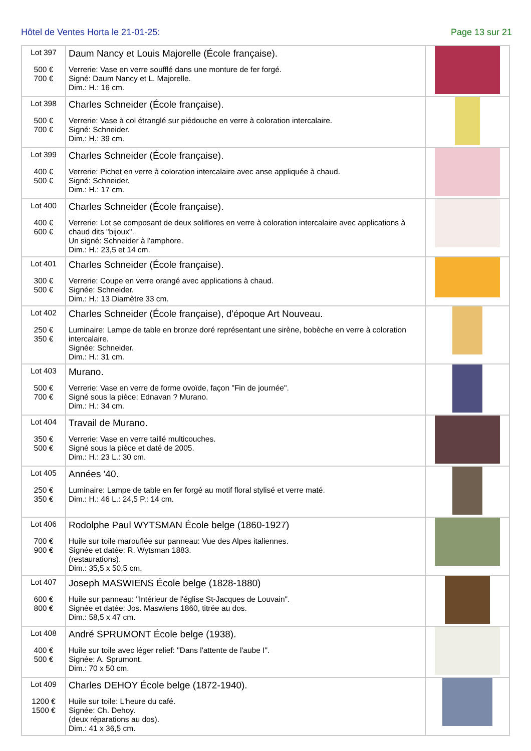Hôtel de Ventes Horta le 21-01-25: Page 13 sur 21
| Lot 397 500 € 700 € | Daum Nancy et Louis Majorelle (École française). Verrerie: Vase en verre soufflé dans une monture de fer forgé. Signé: Daum Nancy et L. Majorelle. Dim.: H.: 16 cm. | |
| Lot 398 500 € 700 € | Charles Schneider (École française). Verrerie: Vase à col étranglé sur piédouche en verre à coloration intercalaire. Signé: Schneider. Dim.: H.: 39 cm. | |
| Lot 399 400 € 500 € | Charles Schneider (École française). Verrerie: Pichet en verre à coloration intercalaire avec anse appliquée à chaud. Signé: Schneider. Dim.: H.: 17 cm. | |
| Lot 400 400 € 600 € | Charles Schneider (École française). Verrerie: Lot se composant de deux soliflores en verre à coloration intercalaire avec applications à chaud dits "bijoux". Un signé: Schneider à l'amphore. Dim.: H.: 23,5 et 14 cm. | |
| Lot 401 300 € 500 € | Charles Schneider (École française). Verrerie: Coupe en verre orangé avec applications à chaud. Signée: Schneider. Dim.: H.: 13 Diamètre 33 cm. | |
| Lot 402 250 € 350 € | Charles Schneider (École française), d'époque Art Nouveau. Luminaire: Lampe de table en bronze doré représentant une sirène, bobèche en verre à coloration intercalaire. Signée: Schneider. Dim.: H.: 31 cm. | |
| Lot 403 500 € 700 € | Murano. Verrerie: Vase en verre de forme ovoïde, façon "Fin de journée". Signé sous la pièce: Ednavan ? Murano. Dim.: H.: 34 cm. | |
| Lot 404 350 € 500 € | Travail de Murano. Verrerie: Vase en verre taillé multicouches. Signé sous la pièce et daté de 2005. Dim.: H.: 23 L.: 30 cm. | |
| Lot 405 250 € 350 € | Années '40. Luminaire: Lampe de table en fer forgé au motif floral stylisé et verre maté. Dim.: H.: 46 L.: 24,5 P.: 14 cm. | |
| Lot 406 700 € 900 € | Rodolphe Paul WYTSMAN École belge (1860-1927) Huile sur toile marouflée sur panneau: Vue des Alpes italiennes. Signée et datée: R. Wytsman 1883. (restaurations). Dim.: 35,5 x 50,5 cm. | |
| Lot 407 600 € 800 € | Joseph MASWIENS École belge (1828-1880) Huile sur panneau: "Intérieur de l'église St-Jacques de Louvain". Signée et datée: Jos. Maswiens 1860, titrée au dos. Dim.: 58,5 x 47 cm. | |
| Lot 408 400 € 500 € | André SPRUMONT École belge (1938). Huile sur toile avec léger relief: "Dans l'attente de l'aube I". Signée: A. Sprumont. Dim.: 70 x 50 cm. | |
| Lot 409 1200 € 1500 € | Charles DEHOY École belge (1872-1940). Huile sur toile: L'heure du café. Signée: Ch. Dehoy. (deux réparations au dos). Dim.: 41 x 36,5 cm. | |